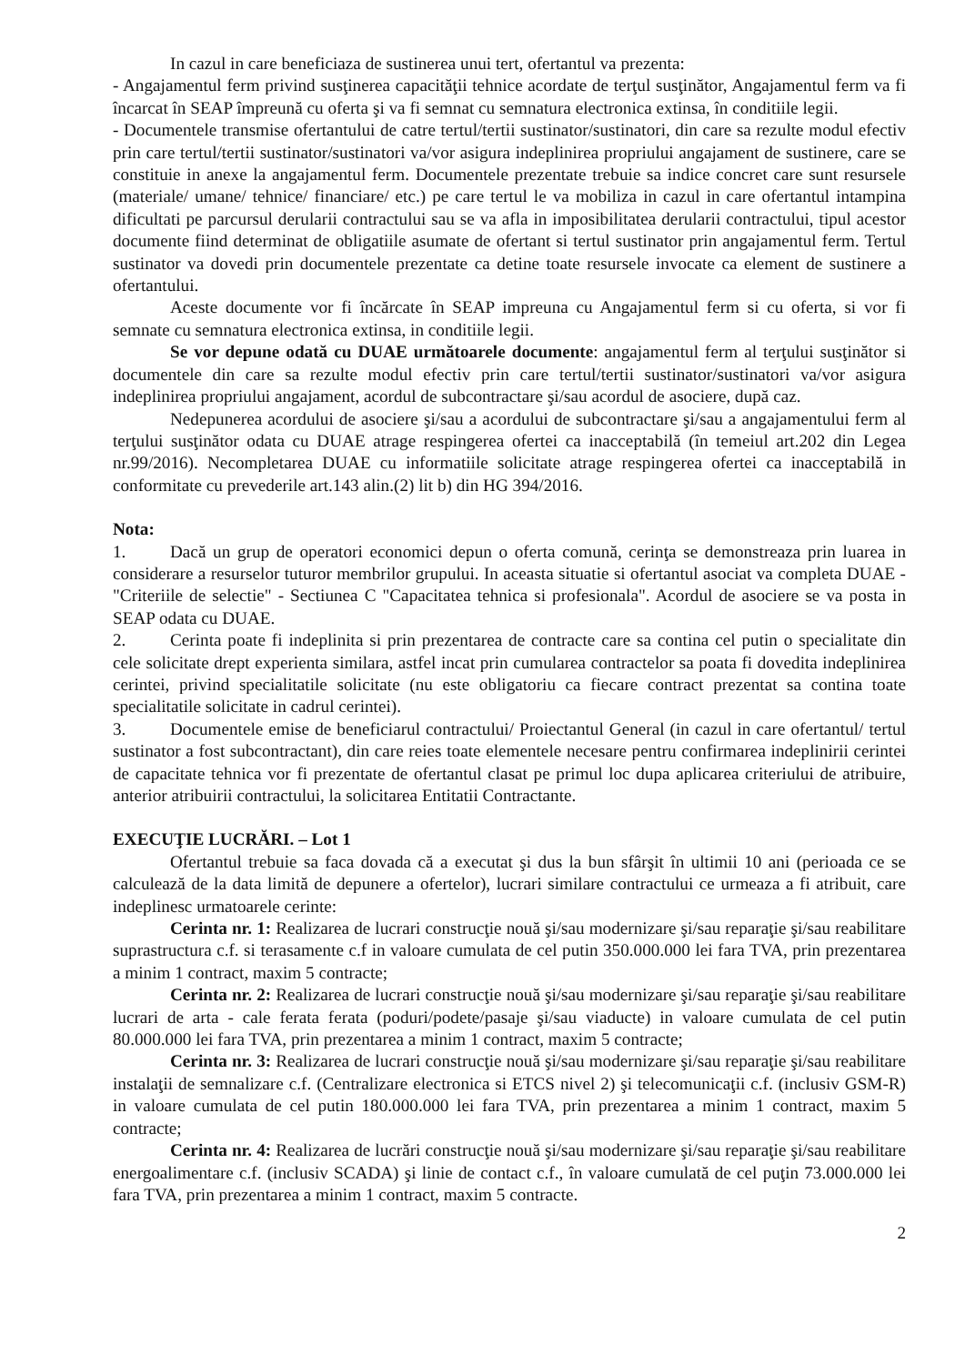In cazul in care beneficiaza de sustinerea unui tert, ofertantul va prezenta:
- Angajamentul ferm privind susţinerea capacităţii tehnice acordate de terţul susţinător, Angajamentul ferm va fi încarcat în SEAP împreună cu oferta şi va fi semnat cu semnatura electronica extinsa, în conditiile legii.
- Documentele transmise ofertantului de catre tertul/tertii sustinator/sustinatori, din care sa rezulte modul efectiv prin care tertul/tertii sustinator/sustinatori va/vor asigura indeplinirea propriului angajament de sustinere, care se constituie in anexe la angajamentul ferm. Documentele prezentate trebuie sa indice concret care sunt resursele (materiale/ umane/ tehnice/ financiare/ etc.) pe care tertul le va mobiliza in cazul in care ofertantul intampina dificultati pe parcursul derularii contractului sau se va afla in imposibilitatea derularii contractului, tipul acestor documente fiind determinat de obligatiile asumate de ofertant si tertul sustinator prin angajamentul ferm. Tertul sustinator va dovedi prin documentele prezentate ca detine toate resursele invocate ca element de sustinere a ofertantului.
Aceste documente vor fi încărcate în SEAP impreuna cu Angajamentul ferm si cu oferta, si vor fi semnate cu semnatura electronica extinsa, in conditiile legii.
Se vor depune odată cu DUAE următoarele documente: angajamentul ferm al terţului susţinător si documentele din care sa rezulte modul efectiv prin care tertul/tertii sustinator/sustinatori va/vor asigura indeplinirea propriului angajament, acordul de subcontractare şi/sau acordul de asociere, după caz.
Nedepunerea acordului de asociere şi/sau a acordului de subcontractare şi/sau a angajamentului ferm al terţului susţinător odata cu DUAE atrage respingerea ofertei ca inacceptabilă (în temeiul art.202 din Legea nr.99/2016). Necompletarea DUAE cu informatiile solicitate atrage respingerea ofertei ca inacceptabilă in conformitate cu prevederile art.143 alin.(2) lit b) din HG 394/2016.
Nota:
1. Dacă un grup de operatori economici depun o oferta comună, cerinţa se demonstreaza prin luarea in considerare a resurselor tuturor membrilor grupului. In aceasta situatie si ofertantul asociat va completa DUAE - "Criteriile de selectie" - Sectiunea C "Capacitatea tehnica si profesionala". Acordul de asociere se va posta in SEAP odata cu DUAE.
2. Cerinta poate fi indeplinita si prin prezentarea de contracte care sa contina cel putin o specialitate din cele solicitate drept experienta similara, astfel incat prin cumularea contractelor sa poata fi dovedita indeplinirea cerintei, privind specialitatile solicitate (nu este obligatoriu ca fiecare contract prezentat sa contina toate specialitatile solicitate in cadrul cerintei).
3. Documentele emise de beneficiarul contractului/ Proiectantul General (in cazul in care ofertantul/ tertul sustinator a fost subcontractant), din care reies toate elementele necesare pentru confirmarea indeplinirii cerintei de capacitate tehnica vor fi prezentate de ofertantul clasat pe primul loc dupa aplicarea criteriului de atribuire, anterior atribuirii contractului, la solicitarea Entitatii Contractante.
EXECUŢIE LUCRĂRI. – Lot 1
Ofertantul trebuie sa faca dovada că a executat şi dus la bun sfârşit în ultimii 10 ani (perioada ce se calculează de la data limită de depunere a ofertelor), lucrari similare contractului ce urmeaza a fi atribuit, care indeplinesc urmatoarele cerinte:
Cerinta nr. 1: Realizarea de lucrari construcţie nouă şi/sau modernizare şi/sau reparaţie şi/sau reabilitare suprastructura c.f. si terasamente c.f in valoare cumulata de cel putin 350.000.000 lei fara TVA, prin prezentarea a minim 1 contract, maxim 5 contracte;
Cerinta nr. 2: Realizarea de lucrari construcţie nouă şi/sau modernizare şi/sau reparaţie şi/sau reabilitare lucrari de arta - cale ferata ferata (poduri/podete/pasaje şi/sau viaducte) in valoare cumulata de cel putin 80.000.000 lei fara TVA, prin prezentarea a minim 1 contract, maxim 5 contracte;
Cerinta nr. 3: Realizarea de lucrari construcţie nouă şi/sau modernizare şi/sau reparaţie şi/sau reabilitare instalaţii de semnalizare c.f. (Centralizare electronica si ETCS nivel 2) şi telecomunicaţii c.f. (inclusiv GSM-R) in valoare cumulata de cel putin 180.000.000 lei fara TVA, prin prezentarea a minim 1 contract, maxim 5 contracte;
Cerinta nr. 4: Realizarea de lucrări construcţie nouă şi/sau modernizare şi/sau reparaţie şi/sau reabilitare energoalimentare c.f. (inclusiv SCADA) şi linie de contact c.f., în valoare cumulată de cel puţin 73.000.000 lei fara TVA, prin prezentarea a minim 1 contract, maxim 5 contracte.
2